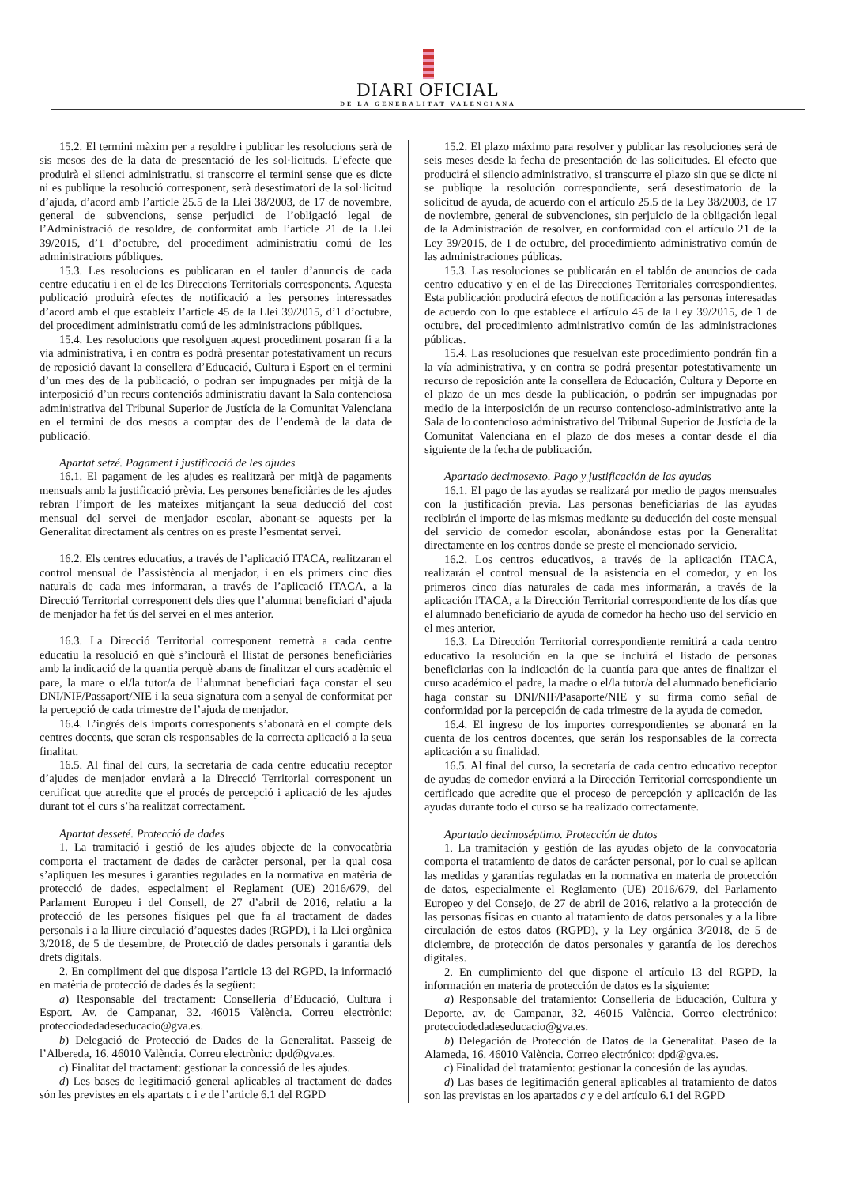DIARI OFICIAL
DE LA GENERALITAT VALENCIANA
15.2. El termini màxim per a resoldre i publicar les resolucions serà de sis mesos des de la data de presentació de les sol·licituds. L’efecte que produirà el silenci administratiu, si transcorre el termini sense que es dicte ni es publique la resolució corresponent, serà desestimatori de la sol·licitud d’ajuda, d’acord amb l’article 25.5 de la Llei 38/2003, de 17 de novembre, general de subvencions, sense perjudici de l’obligació legal de l’Administració de resoldre, de conformitat amb l’article 21 de la Llei 39/2015, d’1 d’octubre, del procediment administratiu comú de les administracions públiques.
15.3. Les resolucions es publicaran en el tauler d’anuncis de cada centre educatiu i en el de les Direccions Territorials corresponents. Aquesta publicació produirà efectes de notificació a les persones interessades d’acord amb el que estableix l’article 45 de la Llei 39/2015, d’1 d’octubre, del procediment administratiu comú de les administracions públiques.
15.4. Les resolucions que resolguen aquest procediment posaran fi a la via administrativa, i en contra es podrà presentar potestativament un recurs de reposició davant la consellera d’Educació, Cultura i Esport en el termini d’un mes des de la publicació, o podran ser impugnades per mitjà de la interposició d’un recurs contenciós administratiu davant la Sala contenciosa administrativa del Tribunal Superior de Justícia de la Comunitat Valenciana en el termini de dos mesos a comptar des de l’endemà de la data de publicació.
Apartat setzé. Pagament i justificació de les ajudes
16.1. El pagament de les ajudes es realitzarà per mitjà de pagaments mensuals amb la justificació prèvia. Les persones beneficiàries de les ajudes rebran l’import de les mateixes mitjançant la seua deducció del cost mensual del servei de menjador escolar, abonant-se aquests per la Generalitat directament als centres on es preste l’esmentat servei.
16.2. Els centres educatius, a través de l’aplicació ITACA, realitzaran el control mensual de l’assistència al menjador, i en els primers cinc dies naturals de cada mes informaran, a través de l’aplicació ITACA, a la Direcció Territorial corresponent dels dies que l’alumnat beneficiari d’ajuda de menjador ha fet ús del servei en el mes anterior.
16.3. La Direcció Territorial corresponent remetrà a cada centre educatiu la resolució en què s’inclourà el llistat de persones beneficiàries amb la indicació de la quantia perquè abans de finalitzar el curs acadèmic el pare, la mare o el/la tutor/a de l’alumnat beneficiari faça constar el seu DNI/NIF/Passaport/NIE i la seua signatura com a senyal de conformitat per la percepció de cada trimestre de l’ajuda de menjador.
16.4. L’ingrés dels imports corresponents s’abonarà en el compte dels centres docents, que seran els responsables de la correcta aplicació a la seua finalitat.
16.5. Al final del curs, la secretaria de cada centre educatiu receptor d’ajudes de menjador enviarà a la Direcció Territorial corresponent un certificat que acredite que el procés de percepció i aplicació de les ajudes durant tot el curs s’ha realitzat correctament.
Apartat desseté. Protecció de dades
1. La tramitació i gestió de les ajudes objecte de la convocatòria comporta el tractament de dades de caràcter personal, per la qual cosa s’apliquen les mesures i garanties regulades en la normativa en matèria de protecció de dades, especialment el Reglament (UE) 2016/679, del Parlament Europeu i del Consell, de 27 d’abril de 2016, relatiu a la protecció de les persones físiques pel que fa al tractament de dades personals i a la lliure circulació d’aquestes dades (RGPD), i la Llei orgànica 3/2018, de 5 de desembre, de Protecció de dades personals i garantia dels drets digitals.
2. En compliment del que disposa l’article 13 del RGPD, la informació en matèria de protecció de dades és la següent:
a) Responsable del tractament: Conselleria d’Educació, Cultura i Esport. Av. de Campanar, 32. 46015 València. Correu electrònic: protecciodedadeseducacio@gva.es.
b) Delegació de Protecció de Dades de la Generalitat. Passeig de l’Albereda, 16. 46010 València. Correu electrònic: dpd@gva.es.
c) Finalitat del tractament: gestionar la concessió de les ajudes.
d) Les bases de legitimació general aplicables al tractament de dades són les previstes en els apartats c i e de l’article 6.1 del RGPD
15.2. El plazo máximo para resolver y publicar las resoluciones será de seis meses desde la fecha de presentación de las solicitudes. El efecto que producirá el silencio administrativo, si transcurre el plazo sin que se dicte ni se publique la resolución correspondiente, será desestimatorio de la solicitud de ayuda, de acuerdo con el artículo 25.5 de la Ley 38/2003, de 17 de noviembre, general de subvenciones, sin perjuicio de la obligación legal de la Administración de resolver, en conformidad con el artículo 21 de la Ley 39/2015, de 1 de octubre, del procedimiento administrativo común de las administraciones públicas.
15.3. Las resoluciones se publicarán en el tablón de anuncios de cada centro educativo y en el de las Direcciones Territoriales correspondientes. Esta publicación producirá efectos de notificación a las personas interesadas de acuerdo con lo que establece el artículo 45 de la Ley 39/2015, de 1 de octubre, del procedimiento administrativo común de las administraciones públicas.
15.4. Las resoluciones que resuelvan este procedimiento pondrán fin a la vía administrativa, y en contra se podrá presentar potestativamente un recurso de reposición ante la consellera de Educación, Cultura y Deporte en el plazo de un mes desde la publicación, o podrán ser impugnadas por medio de la interposición de un recurso contencioso-administrativo ante la Sala de lo contencioso administrativo del Tribunal Superior de Justícia de la Comunitat Valenciana en el plazo de dos meses a contar desde el día siguiente de la fecha de publicación.
Apartado decimosexto. Pago y justificación de las ayudas
16.1. El pago de las ayudas se realizará por medio de pagos mensuales con la justificación previa. Las personas beneficiarias de las ayudas recibirán el importe de las mismas mediante su deducción del coste mensual del servicio de comedor escolar, abonándose estas por la Generalitat directamente en los centros donde se preste el mencionado servicio.
16.2. Los centros educativos, a través de la aplicación ITACA, realizarán el control mensual de la asistencia en el comedor, y en los primeros cinco días naturales de cada mes informarán, a través de la aplicación ITACA, a la Dirección Territorial correspondiente de los días que el alumnado beneficiario de ayuda de comedor ha hecho uso del servicio en el mes anterior.
16.3. La Dirección Territorial correspondiente remitirá a cada centro educativo la resolución en la que se incluirá el listado de personas beneficiarias con la indicación de la cuantía para que antes de finalizar el curso académico el padre, la madre o el/la tutor/a del alumnado beneficiario haga constar su DNI/NIF/Pasaporte/NIE y su firma como señal de conformidad por la percepción de cada trimestre de la ayuda de comedor.
16.4. El ingreso de los importes correspondientes se abonará en la cuenta de los centros docentes, que serán los responsables de la correcta aplicación a su finalidad.
16.5. Al final del curso, la secretaría de cada centro educativo receptor de ayudas de comedor enviará a la Dirección Territorial correspondiente un certificado que acredite que el proceso de percepción y aplicación de las ayudas durante todo el curso se ha realizado correctamente.
Apartado decimoséptimo. Protección de datos
1. La tramitación y gestión de las ayudas objeto de la convocatoria comporta el tratamiento de datos de carácter personal, por lo cual se aplican las medidas y garantías reguladas en la normativa en materia de protección de datos, especialmente el Reglamento (UE) 2016/679, del Parlamento Europeo y del Consejo, de 27 de abril de 2016, relativo a la protección de las personas físicas en cuanto al tratamiento de datos personales y a la libre circulación de estos datos (RGPD), y la Ley orgánica 3/2018, de 5 de diciembre, de protección de datos personales y garantía de los derechos digitales.
2. En cumplimiento del que dispone el artículo 13 del RGPD, la información en materia de protección de datos es la siguiente:
a) Responsable del tratamiento: Conselleria de Educación, Cultura y Deporte. av. de Campanar, 32. 46015 València. Correo electrónico: protecciodedadeseducacio@gva.es.
b) Delegación de Protección de Datos de la Generalitat. Paseo de la Alameda, 16. 46010 València. Correo electrónico: dpd@gva.es.
c) Finalidad del tratamiento: gestionar la concesión de las ayudas.
d) Las bases de legitimación general aplicables al tratamiento de datos son las previstas en los apartados c y e del artículo 6.1 del RGPD